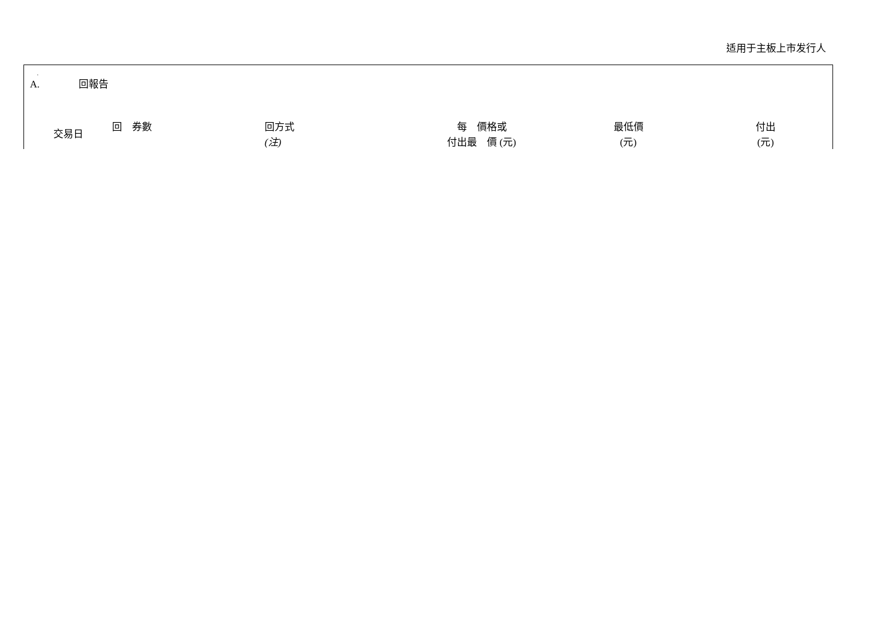适用于主板上市发行人
.
A. 回報告
| 交易日 | 回 券數 | 回方式 (注) | 每 價格或 付出最 價 (元) | 最低價 (元) | 付出 (元) |
| --- | --- | --- | --- | --- | --- |